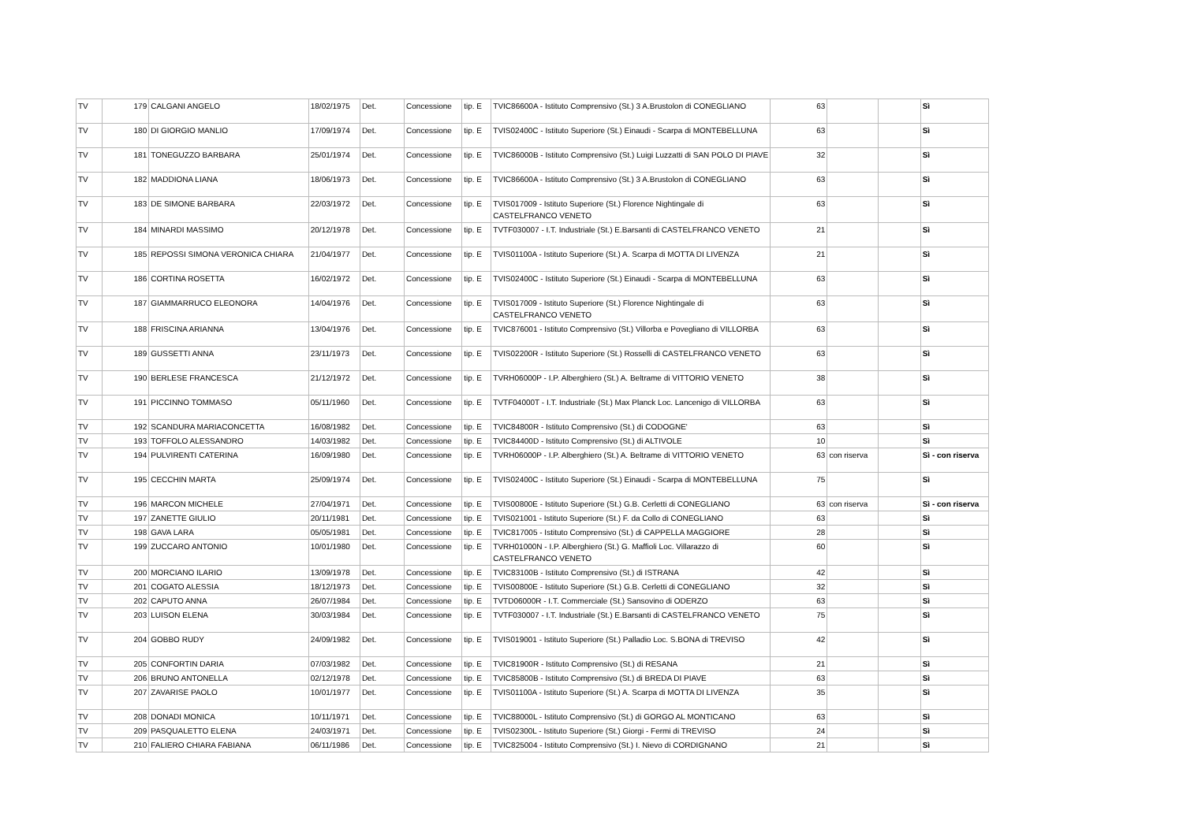| TV | 179 | CALGANI ANGELO | 18/02/1975 | Det. | Concessione | tip. E | TVIC86600A - Istituto Comprensivo (St.) 3 A.Brustolon di CONEGLIANO | 63 | | | Sì |
| TV | 180 | DI GIORGIO MANLIO | 17/09/1974 | Det. | Concessione | tip. E | TVIS02400C - Istituto Superiore (St.) Einaudi - Scarpa di MONTEBELLUNA | 63 | | | Sì |
| TV | 181 | TONEGUZZO BARBARA | 25/01/1974 | Det. | Concessione | tip. E | TVIC86000B - Istituto Comprensivo (St.) Luigi Luzzatti di SAN POLO DI PIAVE | 32 | | | Sì |
| TV | 182 | MADDIONA LIANA | 18/06/1973 | Det. | Concessione | tip. E | TVIC86600A - Istituto Comprensivo (St.) 3 A.Brustolon di CONEGLIANO | 63 | | | Sì |
| TV | 183 | DE SIMONE BARBARA | 22/03/1972 | Det. | Concessione | tip. E | TVIS017009 - Istituto Superiore (St.) Florence Nightingale di CASTELFRANCO VENETO | 63 | | | Sì |
| TV | 184 | MINARDI MASSIMO | 20/12/1978 | Det. | Concessione | tip. E | TVTF030007 - I.T. Industriale (St.) E.Barsanti di CASTELFRANCO VENETO | 21 | | | Sì |
| TV | 185 | REPOSSI SIMONA VERONICA CHIARA | 21/04/1977 | Det. | Concessione | tip. E | TVIS01100A - Istituto Superiore (St.) A. Scarpa di MOTTA DI LIVENZA | 21 | | | Sì |
| TV | 186 | CORTINA ROSETTA | 16/02/1972 | Det. | Concessione | tip. E | TVIS02400C - Istituto Superiore (St.) Einaudi - Scarpa di MONTEBELLUNA | 63 | | | Sì |
| TV | 187 | GIAMMARRUCO ELEONORA | 14/04/1976 | Det. | Concessione | tip. E | TVIS017009 - Istituto Superiore (St.) Florence Nightingale di CASTELFRANCO VENETO | 63 | | | Sì |
| TV | 188 | FRISCINA ARIANNA | 13/04/1976 | Det. | Concessione | tip. E | TVIC876001 - Istituto Comprensivo (St.) Villorba e Povegliano di VILLORBA | 63 | | | Sì |
| TV | 189 | GUSSETTI ANNA | 23/11/1973 | Det. | Concessione | tip. E | TVIS02200R - Istituto Superiore (St.) Rosselli di CASTELFRANCO VENETO | 63 | | | Sì |
| TV | 190 | BERLESE FRANCESCA | 21/12/1972 | Det. | Concessione | tip. E | TVRH06000P - I.P. Alberghiero (St.) A. Beltrame di VITTORIO VENETO | 38 | | | Sì |
| TV | 191 | PICCINNO TOMMASO | 05/11/1960 | Det. | Concessione | tip. E | TVTF04000T - I.T. Industriale (St.) Max Planck Loc. Lancenigo di VILLORBA | 63 | | | Sì |
| TV | 192 | SCANDURA MARIACONCETTA | 16/08/1982 | Det. | Concessione | tip. E | TVIC84800R - Istituto Comprensivo (St.) di CODOGNE' | 63 | | | Sì |
| TV | 193 | TOFFOLO ALESSANDRO | 14/03/1982 | Det. | Concessione | tip. E | TVIC84400D - Istituto Comprensivo (St.) di ALTIVOLE | 10 | | | Sì |
| TV | 194 | PULVIRENTI CATERINA | 16/09/1980 | Det. | Concessione | tip. E | TVRH06000P - I.P. Alberghiero (St.) A. Beltrame di VITTORIO VENETO | 63 | con riserva | | Sì - con riserva |
| TV | 195 | CECCHIN MARTA | 25/09/1974 | Det. | Concessione | tip. E | TVIS02400C - Istituto Superiore (St.) Einaudi - Scarpa di MONTEBELLUNA | 75 | | | Sì |
| TV | 196 | MARCON MICHELE | 27/04/1971 | Det. | Concessione | tip. E | TVIS00800E - Istituto Superiore (St.) G.B. Cerletti di CONEGLIANO | 63 | con riserva | | Sì - con riserva |
| TV | 197 | ZANETTE GIULIO | 20/11/1981 | Det. | Concessione | tip. E | TVIS021001 - Istituto Superiore (St.) F. da Collo di CONEGLIANO | 63 | | | Sì |
| TV | 198 | GAVA LARA | 05/05/1981 | Det. | Concessione | tip. E | TVIC817005 - Istituto Comprensivo (St.) di CAPPELLA MAGGIORE | 28 | | | Sì |
| TV | 199 | ZUCCARO ANTONIO | 10/01/1980 | Det. | Concessione | tip. E | TVRH01000N - I.P. Alberghiero (St.) G. Maffioli Loc. Villarazzo di CASTELFRANCO VENETO | 60 | | | Sì |
| TV | 200 | MORCIANO ILARIO | 13/09/1978 | Det. | Concessione | tip. E | TVIC83100B - Istituto Comprensivo (St.) di ISTRANA | 42 | | | Sì |
| TV | 201 | COGATO ALESSIA | 18/12/1973 | Det. | Concessione | tip. E | TVIS00800E - Istituto Superiore (St.) G.B. Cerletti di CONEGLIANO | 32 | | | Sì |
| TV | 202 | CAPUTO ANNA | 26/07/1984 | Det. | Concessione | tip. E | TVTD06000R - I.T. Commerciale (St.) Sansovino di ODERZO | 63 | | | Sì |
| TV | 203 | LUISON ELENA | 30/03/1984 | Det. | Concessione | tip. E | TVTF030007 - I.T. Industriale (St.) E.Barsanti di CASTELFRANCO VENETO | 75 | | | Sì |
| TV | 204 | GOBBO RUDY | 24/09/1982 | Det. | Concessione | tip. E | TVIS019001 - Istituto Superiore (St.) Palladio Loc. S.BONA di TREVISO | 42 | | | Sì |
| TV | 205 | CONFORTIN DARIA | 07/03/1982 | Det. | Concessione | tip. E | TVIC81900R - Istituto Comprensivo (St.) di RESANA | 21 | | | Sì |
| TV | 206 | BRUNO ANTONELLA | 02/12/1978 | Det. | Concessione | tip. E | TVIC85800B - Istituto Comprensivo (St.) di BREDA DI PIAVE | 63 | | | Sì |
| TV | 207 | ZAVARISE PAOLO | 10/01/1977 | Det. | Concessione | tip. E | TVIS01100A - Istituto Superiore (St.) A. Scarpa di MOTTA DI LIVENZA | 35 | | | Sì |
| TV | 208 | DONADI MONICA | 10/11/1971 | Det. | Concessione | tip. E | TVIC88000L - Istituto Comprensivo (St.) di GORGO AL MONTICANO | 63 | | | Sì |
| TV | 209 | PASQUALETTO ELENA | 24/03/1971 | Det. | Concessione | tip. E | TVIS02300L - Istituto Superiore (St.) Giorgi - Fermi di TREVISO | 24 | | | Sì |
| TV | 210 | FALIERO CHIARA FABIANA | 06/11/1986 | Det. | Concessione | tip. E | TVIC825004 - Istituto Comprensivo (St.) I. Nievo di CORDIGNANO | 21 | | | Sì |